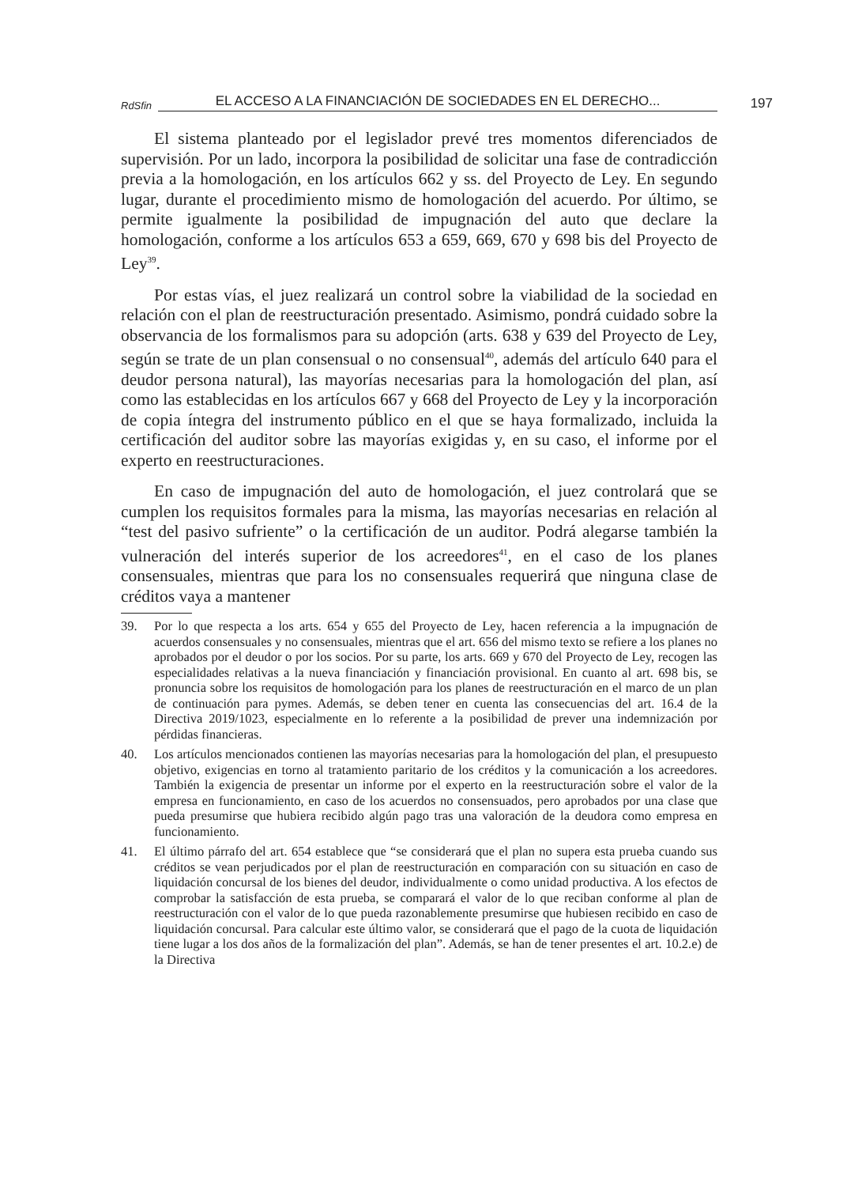RdSfin EL ACCESO A LA FINANCIACIÓN DE SOCIEDADES EN EL DERECHO... 197
El sistema planteado por el legislador prevé tres momentos diferenciados de supervisión. Por un lado, incorpora la posibilidad de solicitar una fase de contradicción previa a la homologación, en los artículos 662 y ss. del Proyecto de Ley. En segundo lugar, durante el procedimiento mismo de homologación del acuerdo. Por último, se permite igualmente la posibilidad de impugnación del auto que declare la homologación, conforme a los artículos 653 a 659, 669, 670 y 698 bis del Proyecto de Ley<sup>39</sup>.
Por estas vías, el juez realizará un control sobre la viabilidad de la sociedad en relación con el plan de reestructuración presentado. Asimismo, pondrá cuidado sobre la observancia de los formalismos para su adopción (arts. 638 y 639 del Proyecto de Ley, según se trate de un plan consensual o no consensual<sup>40</sup>, además del artículo 640 para el deudor persona natural), las mayorías necesarias para la homologación del plan, así como las establecidas en los artículos 667 y 668 del Proyecto de Ley y la incorporación de copia íntegra del instrumento público en el que se haya formalizado, incluida la certificación del auditor sobre las mayorías exigidas y, en su caso, el informe por el experto en reestructuraciones.
En caso de impugnación del auto de homologación, el juez controlará que se cumplen los requisitos formales para la misma, las mayorías necesarias en relación al “test del pasivo sufriente” o la certificación de un auditor. Podrá alegarse también la vulneración del interés superior de los acreedores<sup>41</sup>, en el caso de los planes consensuales, mientras que para los no consensuales requerirá que ninguna clase de créditos vaya a mantener
39. Por lo que respecta a los arts. 654 y 655 del Proyecto de Ley, hacen referencia a la impugnación de acuerdos consensuales y no consensuales, mientras que el art. 656 del mismo texto se refiere a los planes no aprobados por el deudor o por los socios. Por su parte, los arts. 669 y 670 del Proyecto de Ley, recogen las especialidades relativas a la nueva financiación y financiación provisional. En cuanto al art. 698 bis, se pronuncia sobre los requisitos de homologación para los planes de reestructuración en el marco de un plan de continuación para pymes. Además, se deben tener en cuenta las consecuencias del art. 16.4 de la Directiva 2019/1023, especialmente en lo referente a la posibilidad de prever una indemnización por pérdidas financieras.
40. Los artículos mencionados contienen las mayorías necesarias para la homologación del plan, el presupuesto objetivo, exigencias en torno al tratamiento paritario de los créditos y la comunicación a los acreedores. También la exigencia de presentar un informe por el experto en la reestructuración sobre el valor de la empresa en funcionamiento, en caso de los acuerdos no consensuados, pero aprobados por una clase que pueda presumirse que hubiera recibido algún pago tras una valoración de la deudora como empresa en funcionamiento.
41. El último párrafo del art. 654 establece que “se considerará que el plan no supera esta prueba cuando sus créditos se vean perjudicados por el plan de reestructuración en comparación con su situación en caso de liquidación concursal de los bienes del deudor, individualmente o como unidad productiva. A los efectos de comprobar la satisfacción de esta prueba, se comparará el valor de lo que reciban conforme al plan de reestructuración con el valor de lo que pueda razonablemente presumirse que hubiesen recibido en caso de liquidación concursal. Para calcular este último valor, se considerará que el pago de la cuota de liquidación tiene lugar a los dos años de la formalización del plan”. Además, se han de tener presentes el art. 10.2.e) de la Directiva